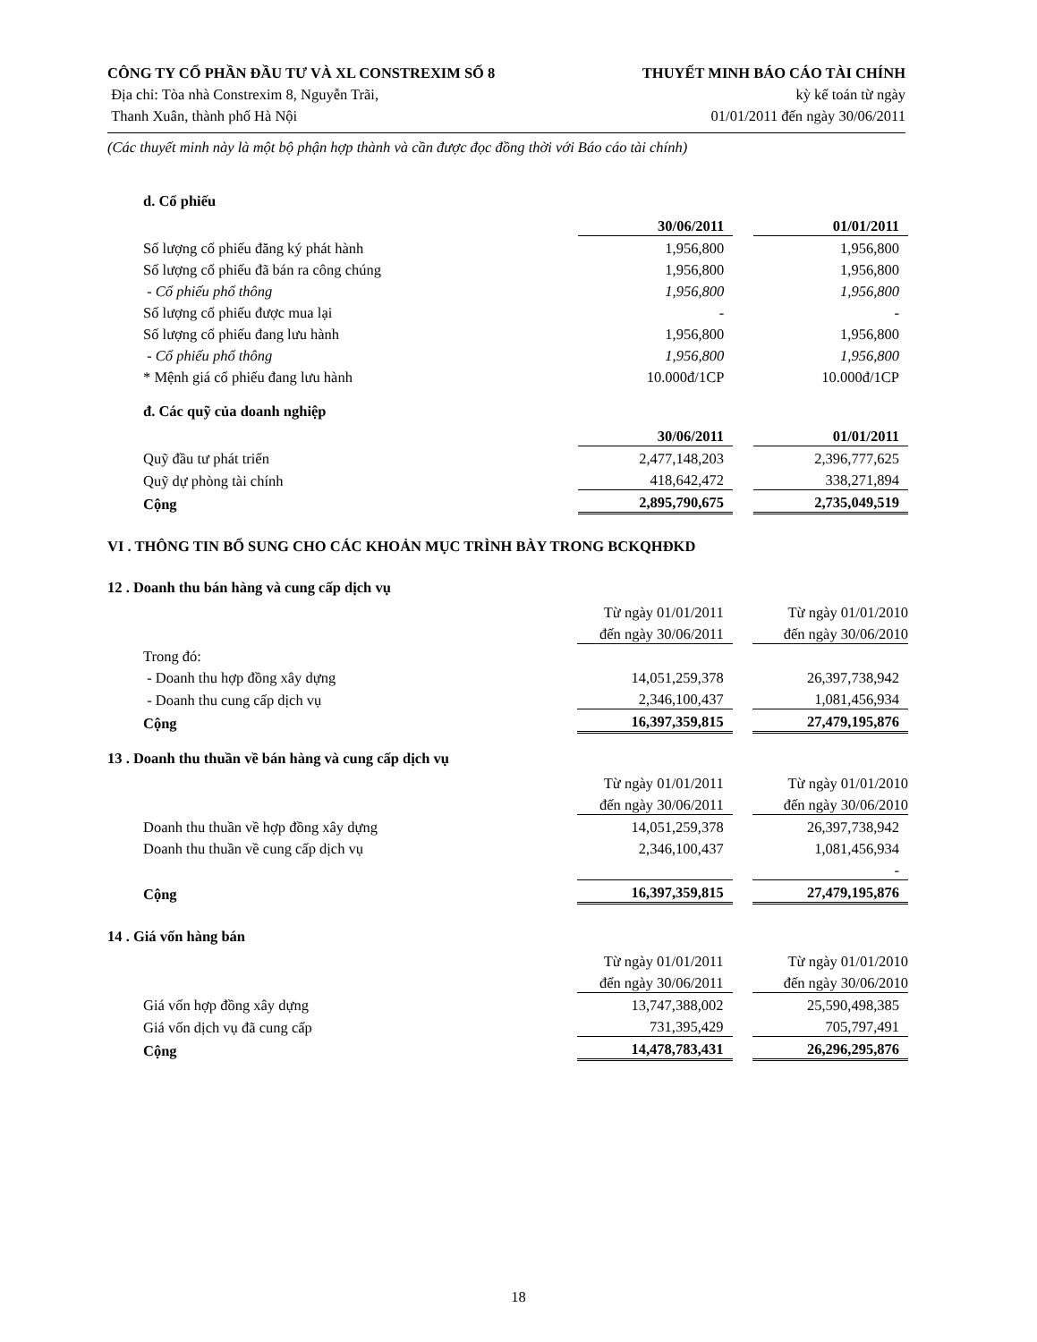CÔNG TY CỔ PHẦN ĐẦU TƯ VÀ XL CONSTREXIM SỐ 8 THUYẾT MINH BÁO CÁO TÀI CHÍNH
Địa chỉ: Tòa nhà Constrexim 8, Nguyễn Trãi, kỳ kế toán từ ngày
Thanh Xuân, thành phố Hà Nội 01/01/2011 đến ngày 30/06/2011
(Các thuyết minh này là một bộ phận hợp thành và cần được đọc đồng thời với Báo cáo tài chính)
d. Cổ phiếu
| | 30/06/2011 | | 01/01/2011 |
| Số lượng cổ phiếu đăng ký phát hành | 1,956,800 | | 1,956,800 |
| Số lượng cổ phiếu đã bán ra công chúng | 1,956,800 | | 1,956,800 |
| - Cổ phiếu phổ thông | 1,956,800 | | 1,956,800 |
| Số lượng cổ phiếu được mua lại | - | | - |
| Số lượng cổ phiếu đang lưu hành | 1,956,800 | | 1,956,800 |
| - Cổ phiếu phổ thông | 1,956,800 | | 1,956,800 |
| * Mệnh giá cổ phiếu đang lưu hành | 10.000đ/1CP | | 10.000đ/1CP |
đ. Các quỹ của doanh nghiệp
| | 30/06/2011 | | 01/01/2011 |
| Quỹ đầu tư phát triển | 2,477,148,203 | | 2,396,777,625 |
| Quỹ dự phòng tài chính | 418,642,472 | | 338,271,894 |
| Cộng | 2,895,790,675 | | 2,735,049,519 |
VI . THÔNG TIN BỔ SUNG CHO CÁC KHOẢN MỤC TRÌNH BÀY TRONG BCKQHĐKD
12 . Doanh thu bán hàng và cung cấp dịch vụ
| | Từ ngày 01/01/2011 | | Từ ngày 01/01/2010 |
| | đến ngày 30/06/2011 | | đến ngày 30/06/2010 |
| Trong đó: | | | |
| - Doanh thu hợp đồng xây dựng | 14,051,259,378 | | 26,397,738,942 |
| - Doanh thu cung cấp dịch vụ | 2,346,100,437 | | 1,081,456,934 |
| Cộng | 16,397,359,815 | | 27,479,195,876 |
13 . Doanh thu thuần về bán hàng và cung cấp dịch vụ
| | Từ ngày 01/01/2011 | | Từ ngày 01/01/2010 |
| | đến ngày 30/06/2011 | | đến ngày 30/06/2010 |
| Doanh thu thuần về hợp đồng xây dựng | 14,051,259,378 | | 26,397,738,942 |
| Doanh thu thuần về cung cấp dịch vụ | 2,346,100,437 | | 1,081,456,934 |
| | | | - |
| Cộng | 16,397,359,815 | | 27,479,195,876 |
14 . Giá vốn hàng bán
| | Từ ngày 01/01/2011 | | Từ ngày 01/01/2010 |
| | đến ngày 30/06/2011 | | đến ngày 30/06/2010 |
| Giá vốn hợp đồng xây dựng | 13,747,388,002 | | 25,590,498,385 |
| Giá vốn dịch vụ đã cung cấp | 731,395,429 | | 705,797,491 |
| Cộng | 14,478,783,431 | | 26,296,295,876 |
18